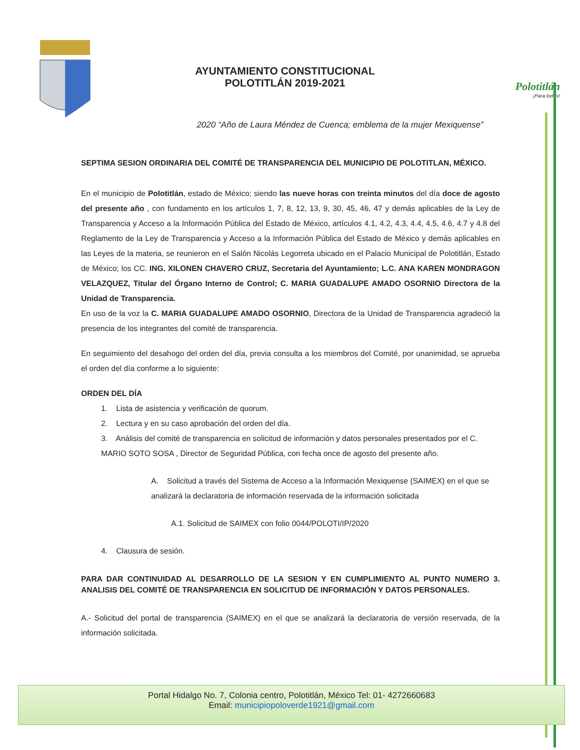AYUNTAMIENTO CONSTITUCIONAL
POLOTITLÁN 2019-2021
Polotitlán
¡Para todos!
2020 “Año de Laura Méndez de Cuenca; emblema de la mujer Mexiquense”
SEPTIMA SESION ORDINARIA DEL COMITÉ DE TRANSPARENCIA DEL MUNICIPIO DE POLOTITLAN, MÉXICO.
En el municipio de Polotitlán, estado de México; siendo las nueve horas con treinta minutos del día doce de agosto del presente año , con fundamento en los artículos 1, 7, 8, 12, 13, 9, 30, 45, 46, 47 y demás aplicables de la Ley de Transparencia y Acceso a la Información Pública del Estado de México, artículos 4.1, 4.2, 4.3, 4.4, 4.5, 4.6, 4.7 y 4.8 del Reglamento de la Ley de Transparencia y Acceso a la Información Pública del Estado de México y demás aplicables en las Leyes de la materia, se reunieron en el Salón Nicolás Legorreta ubicado en el Palacio Municipal de Polotitlán, Estado de México; los CC. ING. XILONEN CHAVERO CRUZ, Secretaria del Ayuntamiento; L.C. ANA KAREN MONDRAGON VELAZQUEZ, Titular del Órgano Interno de Control; C. MARIA GUADALUPE AMADO OSORNIO Directora de la Unidad de Transparencia.
En uso de la voz la C. MARIA GUADALUPE AMADO OSORNIO, Directora de la Unidad de Transparencia agradeció la presencia de los integrantes del comité de transparencia.
En seguimiento del desahogo del orden del día, previa consulta a los miembros del Comité, por unanimidad, se aprueba el orden del día conforme a lo siguiente:
ORDEN DEL DÍA
1. Lista de asistencia y verificación de quorum.
2. Lectura y en su caso aprobación del orden del día.
3. Análisis del comité de transparencia en solicitud de información y datos personales presentados por el C. MARIO SOTO SOSA , Director de Seguridad Pública, con fecha once de agosto del presente año.
A. Solicitud a través del Sistema de Acceso a la Información Mexiquense (SAIMEX) en el que se analizará la declaratoria de información reservada de la información solicitada
A.1. Solicitud de SAIMEX con folio 0044/POLOTI/IP/2020
4. Clausura de sesión.
PARA DAR CONTINUIDAD AL DESARROLLO DE LA SESION Y EN CUMPLIMIENTO AL PUNTO NUMERO 3. ANALISIS DEL COMITÉ DE TRANSPARENCIA EN SOLICITUD DE INFORMACIÓN Y DATOS PERSONALES.
A.- Solicitud del portal de transparencia (SAIMEX) en el que se analizará la declaratoria de versión reservada, de la información solicitada.
Portal Hidalgo No. 7, Colonia centro, Polotitlán, México Tel: 01- 4272660683
Email: municipiopoloverde1921@gmail.com